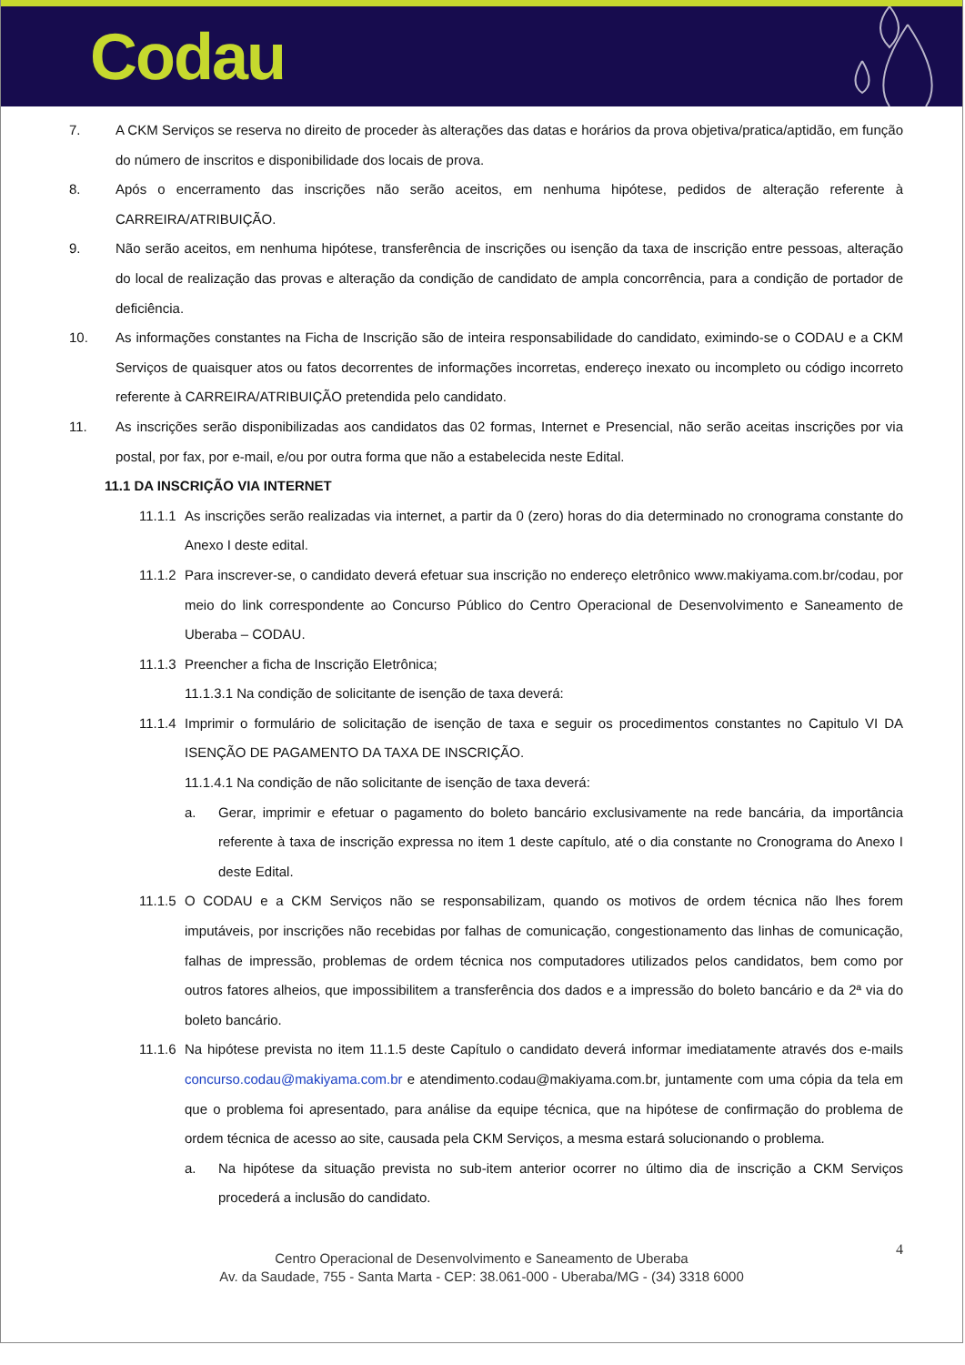Codau
7. A CKM Serviços se reserva no direito de proceder às alterações das datas e horários da prova objetiva/pratica/aptidão, em função do número de inscritos e disponibilidade dos locais de prova.
8. Após o encerramento das inscrições não serão aceitos, em nenhuma hipótese, pedidos de alteração referente à CARREIRA/ATRIBUIÇÃO.
9. Não serão aceitos, em nenhuma hipótese, transferência de inscrições ou isenção da taxa de inscrição entre pessoas, alteração do local de realização das provas e alteração da condição de candidato de ampla concorrência, para a condição de portador de deficiência.
10. As informações constantes na Ficha de Inscrição são de inteira responsabilidade do candidato, eximindo-se o CODAU e a CKM Serviços de quaisquer atos ou fatos decorrentes de informações incorretas, endereço inexato ou incompleto ou código incorreto referente à CARREIRA/ATRIBUIÇÃO pretendida pelo candidato.
11. As inscrições serão disponibilizadas aos candidatos das 02 formas, Internet e Presencial, não serão aceitas inscrições por via postal, por fax, por e-mail, e/ou por outra forma que não a estabelecida neste Edital.
11.1 DA INSCRIÇÃO VIA INTERNET
11.1.1
As inscrições serão realizadas via internet, a partir da 0 (zero) horas do dia determinado no cronograma constante do Anexo I deste edital.
11.1.2
Para inscrever-se, o candidato deverá efetuar sua inscrição no endereço eletrônico www.makiyama.com.br/codau, por meio do link correspondente ao Concurso Público do Centro Operacional de Desenvolvimento e Saneamento de Uberaba – CODAU.
11.1.3
Preencher a ficha de Inscrição Eletrônica;
11.1.3.1 Na condição de solicitante de isenção de taxa deverá:
11.1.4
Imprimir o formulário de solicitação de isenção de taxa e seguir os procedimentos constantes no Capitulo VI DA ISENÇÃO DE PAGAMENTO DA TAXA DE INSCRIÇÃO.
11.1.4.1 Na condição de não solicitante de isenção de taxa deverá:
a. Gerar, imprimir e efetuar o pagamento do boleto bancário exclusivamente na rede bancária, da importância referente à taxa de inscrição expressa no item 1 deste capítulo, até o dia constante no Cronograma do Anexo I deste Edital.
11.1.5
O CODAU e a CKM Serviços não se responsabilizam, quando os motivos de ordem técnica não lhes forem imputáveis, por inscrições não recebidas por falhas de comunicação, congestionamento das linhas de comunicação, falhas de impressão, problemas de ordem técnica nos computadores utilizados pelos candidatos, bem como por outros fatores alheios, que impossibilitem a transferência dos dados e a impressão do boleto bancário e da 2ª via do boleto bancário.
11.1.6
Na hipótese prevista no item 11.1.5 deste Capítulo o candidato deverá informar imediatamente através dos e-mails concurso.codau@makiyama.com.br e atendimento.codau@makiyama.com.br, juntamente com uma cópia da tela em que o problema foi apresentado, para análise da equipe técnica, que na hipótese de confirmação do problema de ordem técnica de acesso ao site, causada pela CKM Serviços, a mesma estará solucionando o problema.
a. Na hipótese da situação prevista no sub-item anterior ocorrer no último dia de inscrição a CKM Serviços procederá a inclusão do candidato.
4 Centro Operacional de Desenvolvimento e Saneamento de Uberaba
Av. da Saudade, 755 - Santa Marta - CEP: 38.061-000 - Uberaba/MG - (34) 3318 6000